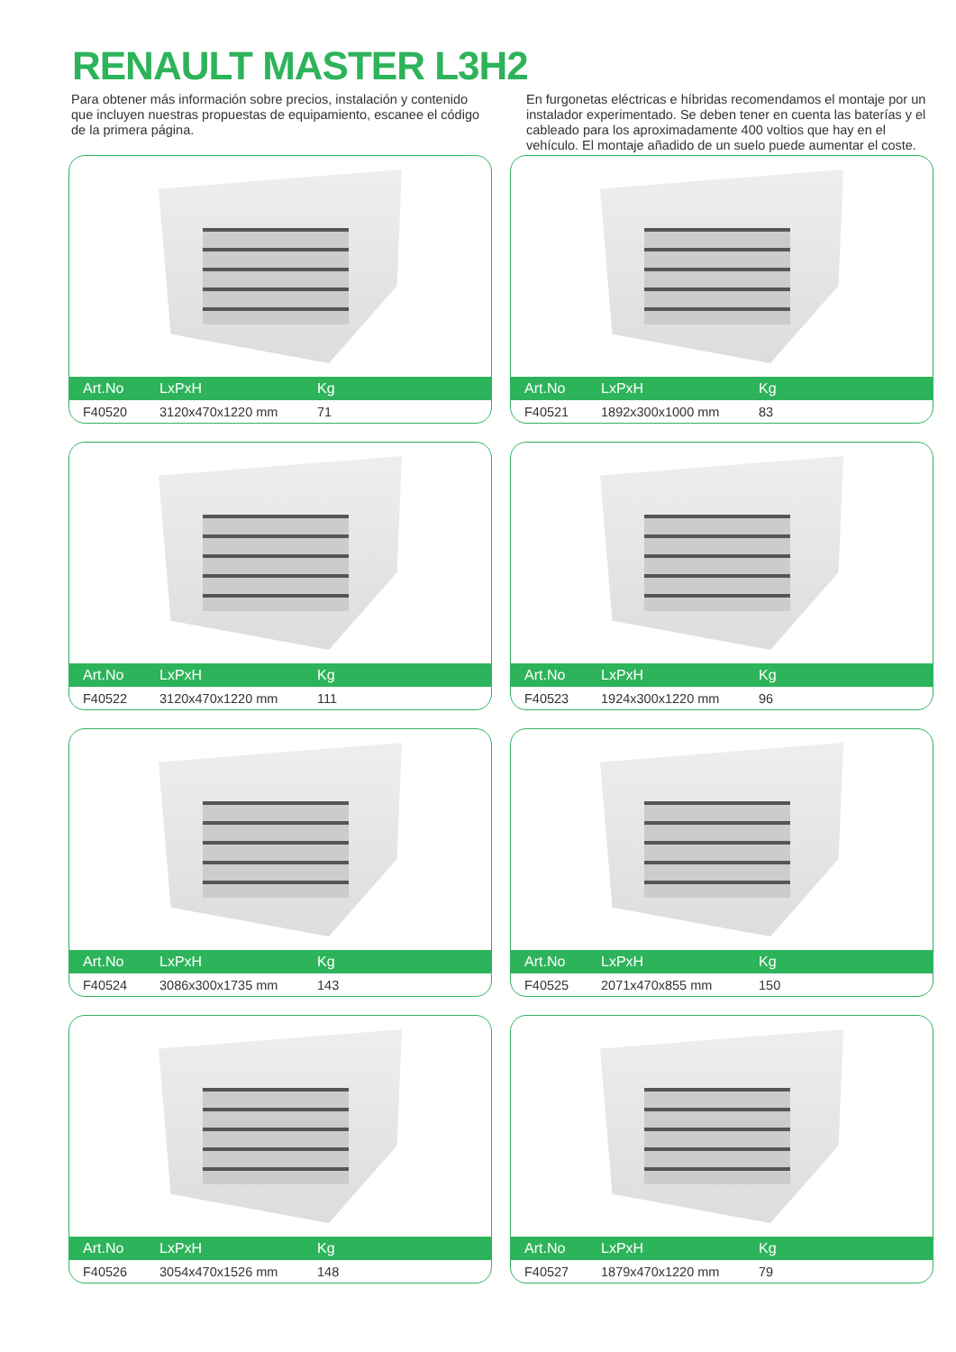RENAULT MASTER L3H2
Para obtener más información sobre precios, instalación y contenido que incluyen nuestras propuestas de equipamiento, escanee el código de la primera página.
En furgonetas eléctricas e híbridas recomendamos el montaje por un instalador experimentado. Se deben tener en cuenta las baterías y el cableado para los aproximadamente 400 voltios que hay en el vehículo. El montaje añadido de un suelo puede aumentar el coste.
| Art.No | LxPxH | Kg |
| --- | --- | --- |
| F40520 | 3120x470x1220 mm | 71 |
| Art.No | LxPxH | Kg |
| --- | --- | --- |
| F40521 | 1892x300x1000 mm | 83 |
| Art.No | LxPxH | Kg |
| --- | --- | --- |
| F40522 | 3120x470x1220 mm | 111 |
| Art.No | LxPxH | Kg |
| --- | --- | --- |
| F40523 | 1924x300x1220 mm | 96 |
| Art.No | LxPxH | Kg |
| --- | --- | --- |
| F40524 | 3086x300x1735 mm | 143 |
| Art.No | LxPxH | Kg |
| --- | --- | --- |
| F40525 | 2071x470x855 mm | 150 |
| Art.No | LxPxH | Kg |
| --- | --- | --- |
| F40526 | 3054x470x1526 mm | 148 |
| Art.No | LxPxH | Kg |
| --- | --- | --- |
| F40527 | 1879x470x1220 mm | 79 |